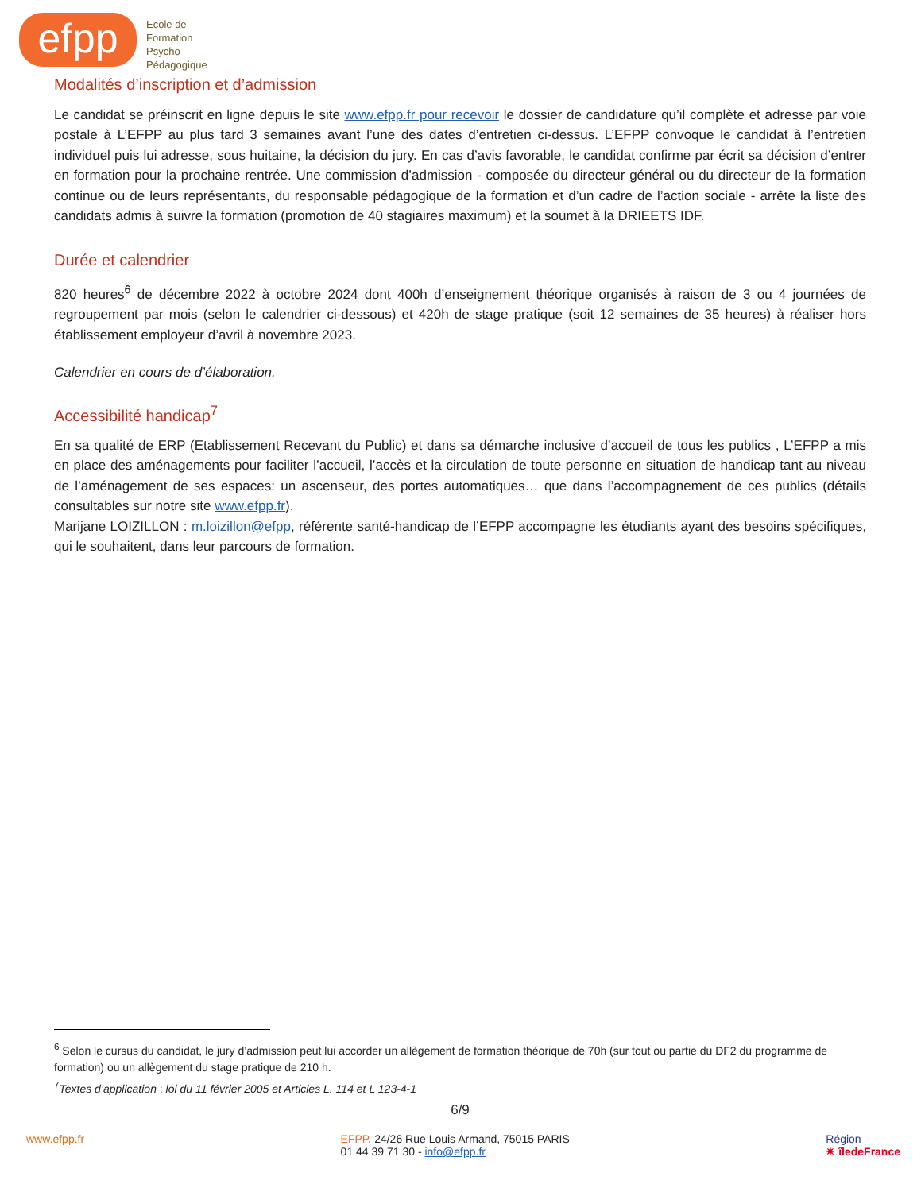efpp
Ecole de
Formation
Psycho
Pédagogique
Modalités d’inscription et d’admission
Le candidat se préinscrit en ligne depuis le site www.efpp.fr pour recevoir le dossier de candidature qu’il complète et adresse par voie postale à L’EFPP au plus tard 3 semaines avant l’une des dates d’entretien ci-dessus. L’EFPP convoque le candidat à l’entretien individuel puis lui adresse, sous huitaine, la décision du jury. En cas d’avis favorable, le candidat confirme par écrit sa décision d’entrer en formation pour la prochaine rentrée. Une commission d’admission - composée du directeur général ou du directeur de la formation continue ou de leurs représentants, du responsable pédagogique de la formation et d’un cadre de l’action sociale - arrête la liste des candidats admis à suivre la formation (promotion de 40 stagiaires maximum) et la soumet à la DRIEETS IDF.
Durée et calendrier
820 heures<sup>6</sup> de décembre 2022 à octobre 2024 dont 400h d’enseignement théorique organisés à raison de 3 ou 4 journées de regroupement par mois (selon le calendrier ci-dessous) et 420h de stage pratique (soit 12 semaines de 35 heures) à réaliser hors établissement employeur d’avril à novembre 2023.
Calendrier en cours de d’élaboration.
Accessibilité handicap<sup>7</sup>
En sa qualité de ERP (Etablissement Recevant du Public) et dans sa démarche inclusive d’accueil de tous les publics , L’EFPP a mis en place des aménagements pour faciliter l’accueil, l’accès et la circulation de toute personne en situation de handicap tant au niveau de l’aménagement de ses espaces: un ascenseur, des portes automatiques… que dans l’accompagnement de ces publics (détails consultables sur notre site www.efpp.fr).
Marijane LOIZILLON : m.loizillon@efpp, référente santé-handicap de l’EFPP accompagne les étudiants ayant des besoins spécifiques, qui le souhaitent, dans leur parcours de formation.
<sup>6</sup> Selon le cursus du candidat, le jury d’admission peut lui accorder un allègement de formation théorique de 70h (sur tout ou partie du DF2 du programme de formation) ou un allègement du stage pratique de 210 h.
<sup>7</sup> Textes d’application : loi du 11 février 2005 et Articles L. 114 et L 123-4-1
6/9
www.efpp.fr EFPP, 24/26 Rue Louis Armand, 75015 PARIS
01 44 39 71 30 - info@efpp.fr
Région
✷ îledeFrance